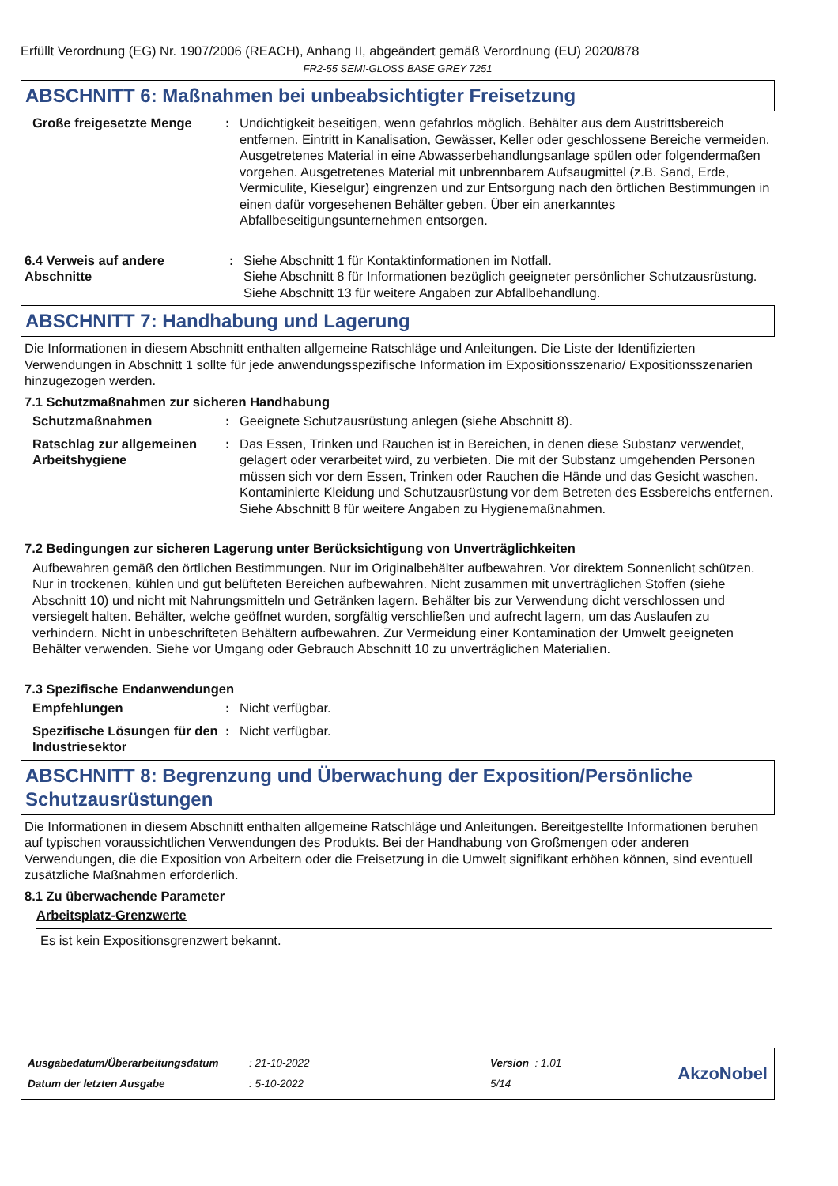Erfüllt Verordnung (EG) Nr. 1907/2006 (REACH), Anhang II, abgeändert gemäß Verordnung (EU) 2020/878
FR2-55 SEMI-GLOSS BASE GREY 7251
ABSCHNITT 6: Maßnahmen bei unbeabsichtigter Freisetzung
Große freigesetzte Menge : Undichtigkeit beseitigen, wenn gefahrlos möglich. Behälter aus dem Austrittsbereich entfernen. Eintritt in Kanalisation, Gewässer, Keller oder geschlossene Bereiche vermeiden. Ausgetretenes Material in eine Abwasserbehandlungsanlage spülen oder folgendermaßen vorgehen. Ausgetretenes Material mit unbrennbarem Aufsaugmittel (z.B. Sand, Erde, Vermiculite, Kieselgur) eingrenzen und zur Entsorgung nach den örtlichen Bestimmungen in einen dafür vorgesehenen Behälter geben. Über ein anerkanntes Abfallbeseitigungsunternehmen entsorgen.
6.4 Verweis auf andere Abschnitte
: Siehe Abschnitt 1 für Kontaktinformationen im Notfall.
Siehe Abschnitt 8 für Informationen bezüglich geeigneter persönlicher Schutzausrüstung.
Siehe Abschnitt 13 für weitere Angaben zur Abfallbehandlung.
ABSCHNITT 7: Handhabung und Lagerung
Die Informationen in diesem Abschnitt enthalten allgemeine Ratschläge und Anleitungen. Die Liste der Identifizierten Verwendungen in Abschnitt 1 sollte für jede anwendungsspezifische Information im Expositionsszenario/ Expositionsszenarien hinzugezogen werden.
7.1 Schutzmaßnahmen zur sicheren Handhabung
Schutzmaßnahmen : Geeignete Schutzausrüstung anlegen (siehe Abschnitt 8).
Ratschlag zur allgemeinen Arbeitshygiene
: Das Essen, Trinken und Rauchen ist in Bereichen, in denen diese Substanz verwendet, gelagert oder verarbeitet wird, zu verbieten. Die mit der Substanz umgehenden Personen müssen sich vor dem Essen, Trinken oder Rauchen die Hände und das Gesicht waschen. Kontaminierte Kleidung und Schutzausrüstung vor dem Betreten des Essbereichs entfernen. Siehe Abschnitt 8 für weitere Angaben zu Hygienemaßnahmen.
7.2 Bedingungen zur sicheren Lagerung unter Berücksichtigung von Unverträglichkeiten
Aufbewahren gemäß den örtlichen Bestimmungen. Nur im Originalbehälter aufbewahren. Vor direktem Sonnenlicht schützen. Nur in trockenen, kühlen und gut belüfteten Bereichen aufbewahren. Nicht zusammen mit unverträglichen Stoffen (siehe Abschnitt 10) und nicht mit Nahrungsmitteln und Getränken lagern. Behälter bis zur Verwendung dicht verschlossen und versiegelt halten. Behälter, welche geöffnet wurden, sorgfältig verschließen und aufrecht lagern, um das Auslaufen zu verhindern. Nicht in unbeschrifteten Behältern aufbewahren. Zur Vermeidung einer Kontamination der Umwelt geeigneten Behälter verwenden. Siehe vor Umgang oder Gebrauch Abschnitt 10 zu unverträglichen Materialien.
7.3 Spezifische Endanwendungen
Empfehlungen : Nicht verfügbar.
Spezifische Lösungen für den Industriesektor
: Nicht verfügbar.
ABSCHNITT 8: Begrenzung und Überwachung der Exposition/Persönliche Schutzausrüstungen
Die Informationen in diesem Abschnitt enthalten allgemeine Ratschläge und Anleitungen. Bereitgestellte Informationen beruhen auf typischen voraussichtlichen Verwendungen des Produkts. Bei der Handhabung von Großmengen oder anderen Verwendungen, die die Exposition von Arbeitern oder die Freisetzung in die Umwelt signifikant erhöhen können, sind eventuell zusätzliche Maßnahmen erforderlich.
8.1 Zu überwachende Parameter
Arbeitsplatz-Grenzwerte
Es ist kein Expositionsgrenzwert bekannt.
Ausgabedatum/Überarbeitungsdatum: 21-10-2022 Version : 1.01
Datum der letzten Ausgabe: 5-10-2022 5/14
AkzoNobel